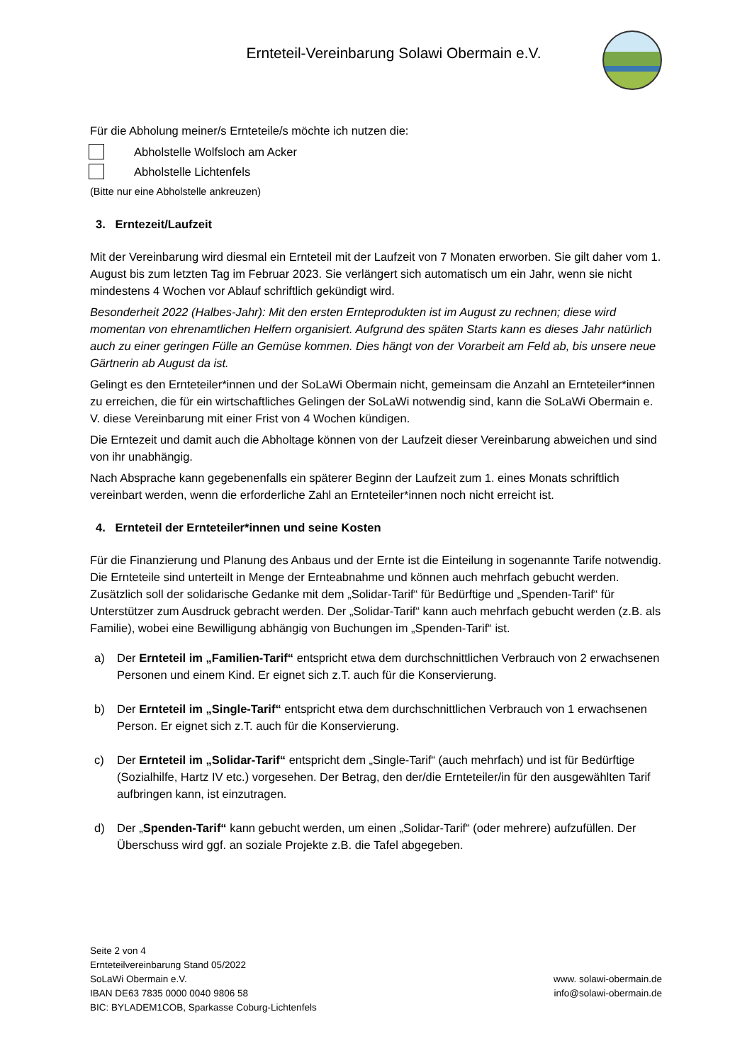Ernteteil-Vereinbarung Solawi Obermain e.V.
Für die Abholung meiner/s Ernteteile/s möchte ich nutzen die:
Abholstelle Wolfsloch am Acker
Abholstelle Lichtenfels
(Bitte nur eine Abholstelle ankreuzen)
3. Erntezeit/Laufzeit
Mit der Vereinbarung wird diesmal ein Ernteteil mit der Laufzeit von 7 Monaten erworben. Sie gilt daher vom 1. August bis zum letzten Tag im Februar 2023. Sie verlängert sich automatisch um ein Jahr, wenn sie nicht mindestens 4 Wochen vor Ablauf schriftlich gekündigt wird.
Besonderheit 2022 (Halbes-Jahr): Mit den ersten Ernteprodukten ist im August zu rechnen; diese wird momentan von ehrenamtlichen Helfern organisiert. Aufgrund des späten Starts kann es dieses Jahr natürlich auch zu einer geringen Fülle an Gemüse kommen. Dies hängt von der Vorarbeit am Feld ab, bis unsere neue Gärtnerin ab August da ist.
Gelingt es den Ernteteiler*innen und der SoLaWi Obermain nicht, gemeinsam die Anzahl an Ernteteiler*innen zu erreichen, die für ein wirtschaftliches Gelingen der SoLaWi notwendig sind, kann die SoLaWi Obermain e. V. diese Vereinbarung mit einer Frist von 4 Wochen kündigen.
Die Erntezeit und damit auch die Abholtage können von der Laufzeit dieser Vereinbarung abweichen und sind von ihr unabhängig.
Nach Absprache kann gegebenenfalls ein späterer Beginn der Laufzeit zum 1. eines Monats schriftlich vereinbart werden, wenn die erforderliche Zahl an Ernteteiler*innen noch nicht erreicht ist.
4. Ernteteil der Ernteteiler*innen und seine Kosten
Für die Finanzierung und Planung des Anbaus und der Ernte ist die Einteilung in sogenannte Tarife notwendig. Die Ernteteile sind unterteilt in Menge der Ernteabnahme und können auch mehrfach gebucht werden. Zusätzlich soll der solidarische Gedanke mit dem „Solidar-Tarif“ für Bedürftige und „Spenden-Tarif“ für Unterstützer zum Ausdruck gebracht werden. Der „Solidar-Tarif“ kann auch mehrfach gebucht werden (z.B. als Familie), wobei eine Bewilligung abhängig von Buchungen im „Spenden-Tarif“ ist.
a) Der Ernteteil im „Familien-Tarif“ entspricht etwa dem durchschnittlichen Verbrauch von 2 erwachsenen Personen und einem Kind. Er eignet sich z.T. auch für die Konservierung.
b) Der Ernteteil im „Single-Tarif“ entspricht etwa dem durchschnittlichen Verbrauch von 1 erwachsenen Person. Er eignet sich z.T. auch für die Konservierung.
c) Der Ernteteil im „Solidar-Tarif“ entspricht dem „Single-Tarif“ (auch mehrfach) und ist für Bedürftige (Sozialhilfe, Hartz IV etc.) vorgesehen. Der Betrag, den der/die Ernteteiler/in für den ausgewählten Tarif aufbringen kann, ist einzutragen.
d) Der „Spenden-Tarif“ kann gebucht werden, um einen „Solidar-Tarif“ (oder mehrere) aufzufüllen. Der Überschuss wird ggf. an soziale Projekte z.B. die Tafel abgegeben.
Seite 2 von 4
Ernteteilvereinbarung Stand 05/2022
SoLaWi Obermain e.V.
IBAN DE63 7835 0000 0040 9806 58
BIC: BYLADEM1COB, Sparkasse Coburg-Lichtenfels
www. solawi-obermain.de
info@solawi-obermain.de